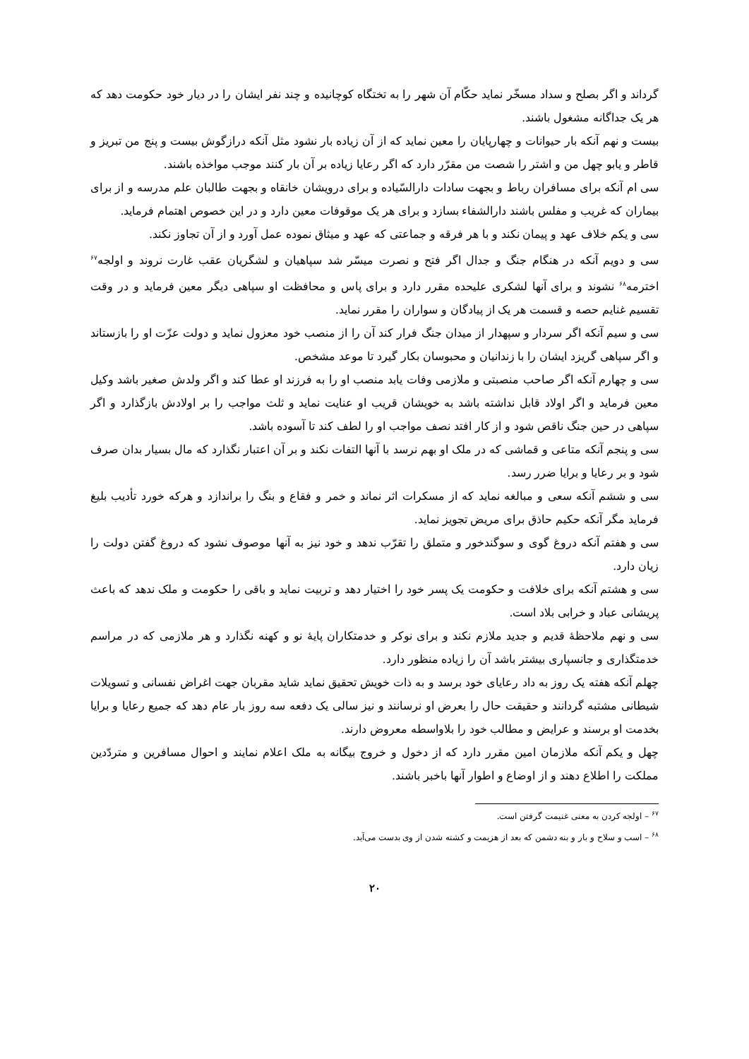گرداند و اگر بصلح و سداد مسخّر نماید حکّام آن شهر را به تختگاه کوچانیده و چند نفر ایشان را در دیار خود حکومت دهد که هر یک جداگانه مشغول باشند.
بیست و نهم آنکه بار حیوانات و چهارپایان را معین نماید که از آن زیاده بار نشود مثل آنکه درازگوش بیست و پنج من تبریز و قاطر و یابو چهل من و اشتر را شصت من مقرّر دارد که اگر رعایا زیاده بر آن بار کنند موجب مواخذه باشند.
سی ام آنکه برای مسافران رباط و بجهت سادات دارالسّیاده و برای درویشان خانقاه و بجهت طالبان علم مدرسه و از برای بیماران که غریب و مفلس باشند دارالشفاء بسازد و برای هر یک موقوفات معین دارد و در این خصوص اهتمام فرماید.
سی و یکم خلاف عهد و پیمان نکند و با هر فرقه و جماعتی که عهد و میثاق نموده عمل آورد و از آن تجاوز نکند.
سی و دویم آنکه در هنگام جنگ و جدال اگر فتح و نصرت میسّر شد سپاهیان و لشگریان عقب غارت نروند و اولجه<sup>۶۷</sup> اخترمه<sup>۶۸</sup> نشوند و برای آنها لشکری علیحده مقرر دارد و برای پاس و محافظت او سپاهی دیگر معین فرماید و در وقت تقسیم غنایم حصه و قسمت هر یک از پیادگان و سواران را مقرر نماید.
سی و سیم آنکه اگر سردار و سپهدار از میدان جنگ فرار کند آن را از منصب خود معزول نماید و دولت عزّت او را بازستاند و اگر سپاهی گریزد ایشان را با زندانیان و محبوسان بکار گیرد تا موعد مشخص.
سی و چهارم آنکه اگر صاحب منصبتی و ملازمی وفات یابد منصب او را به فرزند او عطا کند و اگر ولدش صغیر باشد وکیل معین فرماید و اگر اولاد قابل نداشته باشد به خویشان قریب او عنایت نماید و ثلث مواجب را بر اولادش بازگذارد و اگر سپاهی در حین جنگ ناقص شود و از کار افتد نصف مواجب او را لطف کند تا آسوده باشد.
سی و پنجم آنکه متاعی و قماشی که در ملک او بهم نرسد با آنها التفات نکند و بر آن اعتبار نگذارد که مال بسیار بدان صرف شود و بر رعایا و برایا ضرر رسد.
سی و ششم آنکه سعی و مبالغه نماید که از مسکرات اثر نماند و خمر و فقاع و بنگ را براندازد و هرکه خورد تأدیب بلیغ فرماید مگر آنکه حکیم حاذق برای مریض تجویز نماید.
سی و هفتم آنکه دروغ گوی و سوگندخور و متملق را تقرّب ندهد و خود نیز به آنها موصوف نشود که دروغ گفتن دولت را زیان دارد.
سی و هشتم آنکه برای خلافت و حکومت یک پسر خود را اختیار دهد و تربیت نماید و باقی را حکومت و ملک ندهد که باعث پریشانی عباد و خرابی بلاد است.
سی و نهم ملاحظهٔ قدیم و جدید ملازم نکند و برای نوکر و خدمتکاران پایهٔ نو و کهنه نگذارد و هر ملازمی که در مراسم خدمتگذاری و جانسپاری بیشتر باشد آن را زیاده منظور دارد.
چهلم آنکه هفته یک روز به داد رعایای خود برسد و به ذات خویش تحقیق نماید شاید مقربان جهت اغراض نفسانی و تسویلات شیطانی مشتبه گردانند و حقیقت حال را بعرض او نرسانند و نیز سالی یک دفعه سه روز بار عام دهد که جمیع رعایا و برایا بخدمت او برسند و عرایض و مطالب خود را بلاواسطه معروض دارند.
چهل و یکم آنکه ملازمان امین مقرر دارد که از دخول و خروج بیگانه به ملک اعلام نمایند و احوال مسافرین و متردّدین مملکت را اطلاع دهند و از اوضاع و اطوار آنها باخبر باشند.
<sup>۶۷</sup> – اولجه کردن به معنی غنیمت گرفتن است.
<sup>۶۸</sup> – اسب و سلاح و بار و بنه دشمن که بعد از هزیمت و کشته شدن از وی بدست می‌آید.
۲۰